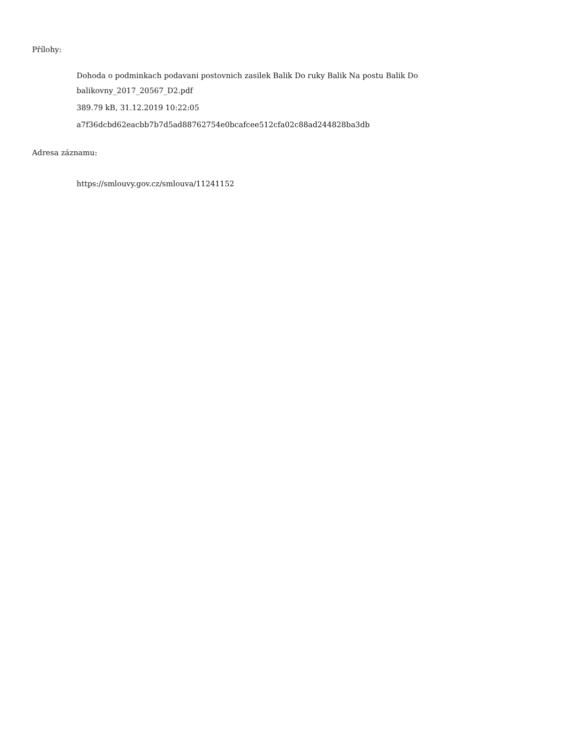Přílohy:
Dohoda o podminkach podavani postovnich zasilek Balik Do ruky Balik Na postu Balik Do balikovny_2017_20567_D2.pdf
389.79 kB, 31.12.2019 10:22:05
a7f36dcbd62eacbb7b7d5ad88762754e0bcafcee512cfa02c88ad244828ba3db
Adresa záznamu:
https://smlouvy.gov.cz/smlouva/11241152